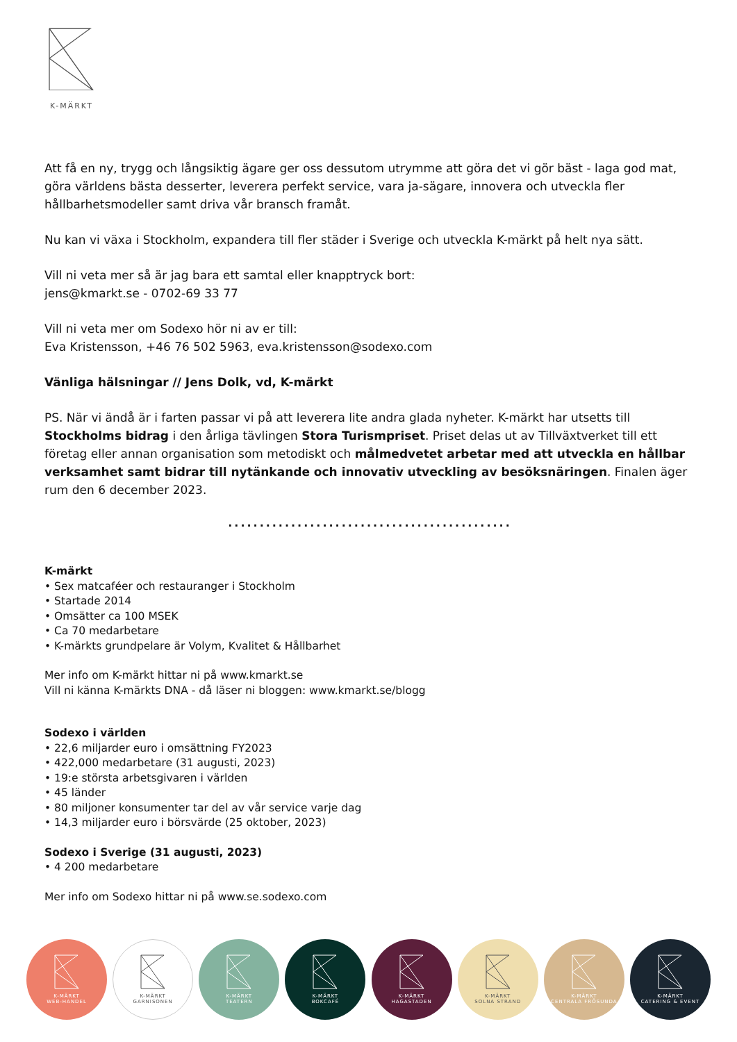K-MÄRKT
Att få en ny, trygg och långsiktig ägare ger oss dessutom utrymme att göra det vi gör bäst - laga god mat, göra världens bästa desserter, leverera perfekt service, vara ja-sägare, innovera och utveckla fler hållbarhetsmodeller samt driva vår bransch framåt.
Nu kan vi växa i Stockholm, expandera till fler städer i Sverige och utveckla K-märkt på helt nya sätt.
Vill ni veta mer så är jag bara ett samtal eller knapptryck bort:
jens@kmarkt.se - 0702-69 33 77
Vill ni veta mer om Sodexo hör ni av er till:
Eva Kristensson, +46 76 502 5963, eva.kristensson@sodexo.com
Vänliga hälsningar // Jens Dolk, vd, K-märkt
PS. När vi ändå är i farten passar vi på att leverera lite andra glada nyheter. K-märkt har utsetts till Stockholms bidrag i den årliga tävlingen Stora Turismpriset. Priset delas ut av Tillväxtverket till ett företag eller annan organisation som metodiskt och målmedvetet arbetar med att utveckla en hållbar verksamhet samt bidrar till nytänkande och innovativ utveckling av besöksnäringen. Finalen äger rum den 6 december 2023.
.............................................
K-märkt
• Sex matcaféer och restauranger i Stockholm
• Startade 2014
• Omsätter ca 100 MSEK
• Ca 70 medarbetare
• K-märkts grundpelare är Volym, Kvalitet & Hållbarhet
Mer info om K-märkt hittar ni på www.kmarkt.se
Vill ni känna K-märkts DNA - då läser ni bloggen: www.kmarkt.se/blogg
Sodexo i världen
• 22,6 miljarder euro i omsättning FY2023
• 422,000 medarbetare (31 augusti, 2023)
• 19:e största arbetsgivaren i världen
• 45 länder
• 80 miljoner konsumenter tar del av vår service varje dag
• 14,3 miljarder euro i börsvärde (25 oktober, 2023)
Sodexo i Sverige (31 augusti, 2023)
• 4 200 medarbetare
Mer info om Sodexo hittar ni på www.se.sodexo.com
K-MÄRKT
WEB-HANDEL
K-MÄRKT
GARNISONEN
K-MÄRKT
TEATERN
K-MÄRKT
BOKCAFÉ
K-MÄRKT
HAGASTADEN
K-MÄRKT
SOLNA STRAND
K-MÄRKT
CENTRALA FRÖSUNDA
K-MÄRKT
CATERING & EVENT